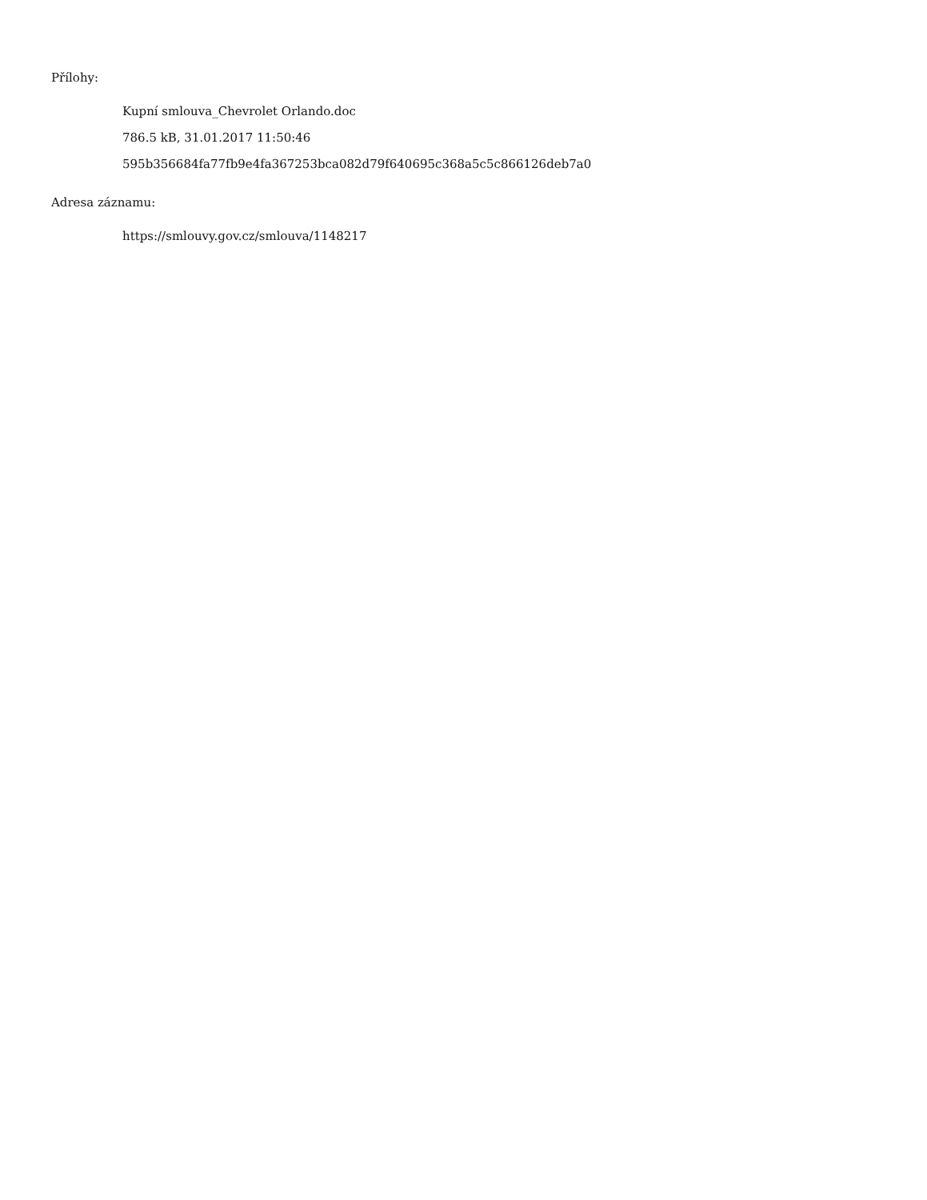Přílohy:
Kupní smlouva_Chevrolet Orlando.doc
786.5 kB, 31.01.2017 11:50:46
595b356684fa77fb9e4fa367253bca082d79f640695c368a5c5c866126deb7a0
Adresa záznamu:
https://smlouvy.gov.cz/smlouva/1148217